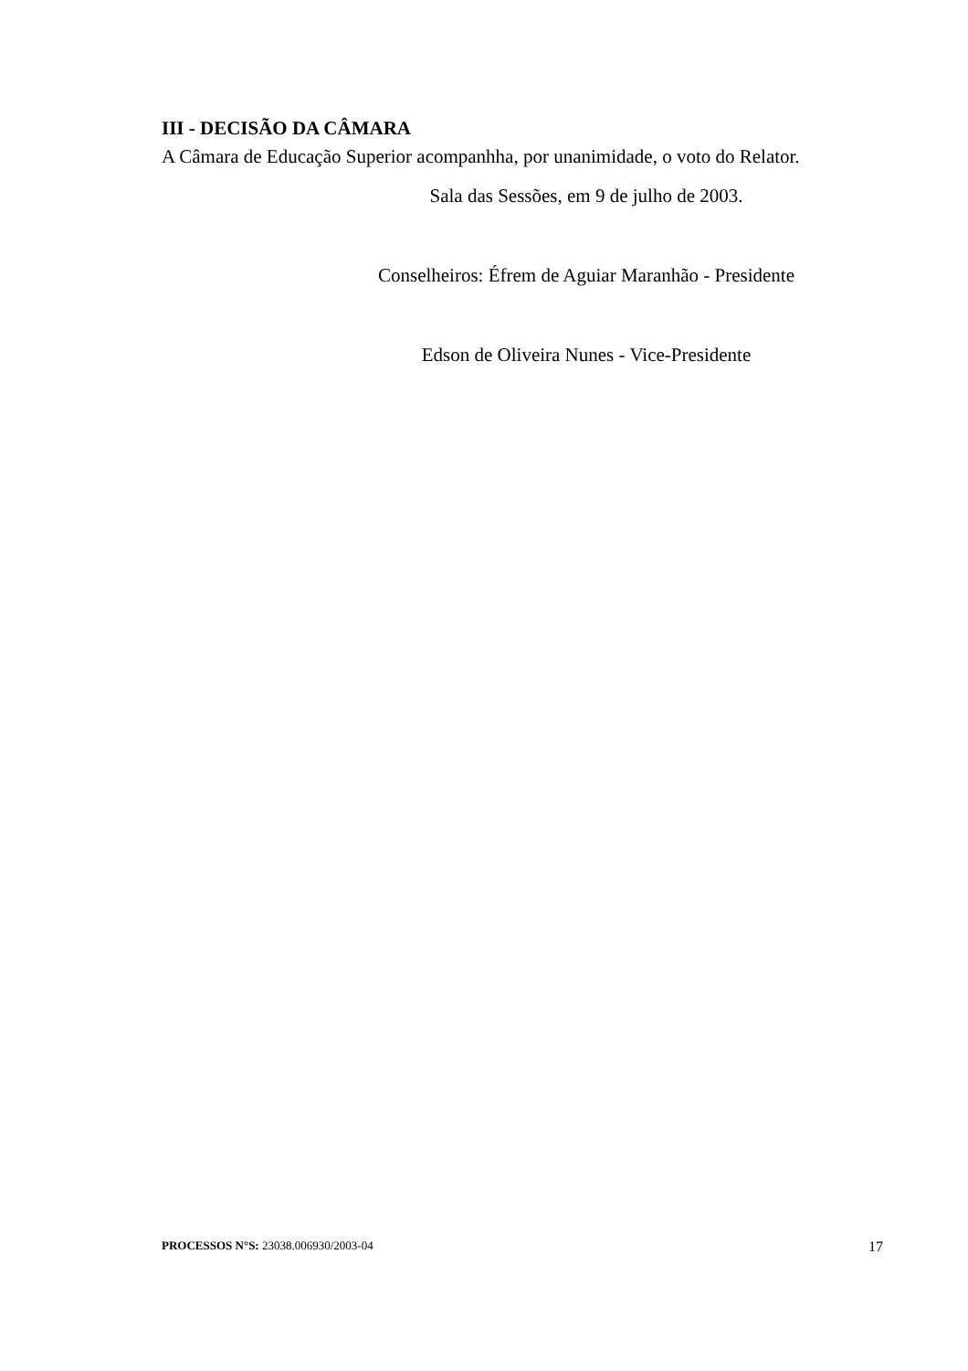III - DECISÃO DA CÂMARA
A Câmara de Educação Superior acompanhha, por unanimidade, o voto do Relator.
Sala das Sessões, em 9 de julho de 2003.
Conselheiros: Éfrem de Aguiar Maranhão - Presidente
Edson de Oliveira Nunes - Vice-Presidente
PROCESSOS N°S: 23038.006930/2003-04 17